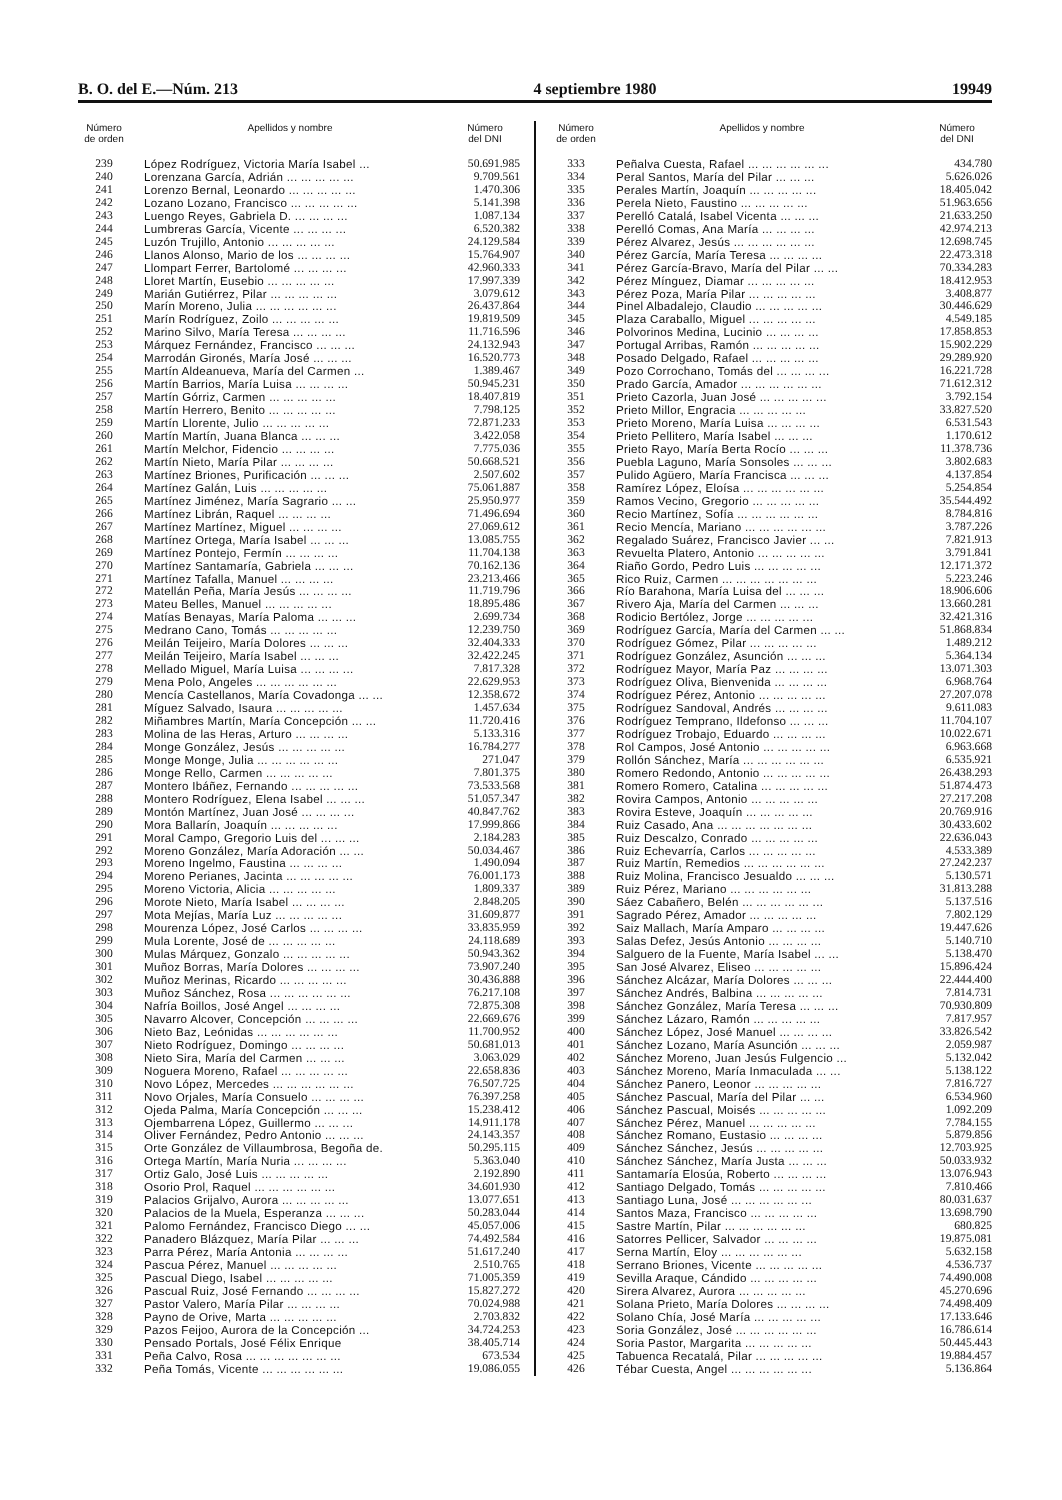B. O. del E.—Núm. 213 4 septiembre 1980 19949
| Número de orden | Apellidos y nombre | Número del DNI |
| --- | --- | --- |
| 239 | López Rodríguez, Victoria María Isabel ... | 50.691.985 |
| 240 | Lorenzana García, Adrián ... ... ... ... ... | 9.709.561 |
| 241 | Lorenzo Bernal, Leonardo ... ... ... ... ... | 1.470.306 |
| 242 | Lozano Lozano, Francisco ... ... ... ... ... | 5.141.398 |
| 243 | Luengo Reyes, Gabriela D. ... ... ... ... | 1.087.134 |
| 244 | Lumbreras García, Vicente ... ... ... ... | 6.520.382 |
| 245 | Luzón Trujillo, Antonio ... ... ... ... ... | 24.129.584 |
| 246 | Llanos Alonso, Mario de los ... ... ... ... | 15.764.907 |
| 247 | Llompart Ferrer, Bartolomé ... ... ... ... | 42.960.333 |
| 248 | Lloret Martín, Eusebio ... ... ... ... ... | 17.997.339 |
| 249 | Marián Gutiérrez, Pilar ... ... ... ... ... | 3.079.612 |
| 250 | Marín Moreno, Julia ... ... ... ... ... ... | 26.437.864 |
| 251 | Marín Rodríguez, Zoilo ... ... ... ... ... | 19.819.509 |
| 252 | Marino Silvo, María Teresa ... ... ... ... | 11.716.596 |
| 253 | Márquez Fernández, Francisco ... ... ... | 24.132.943 |
| 254 | Marrodán Gironés, María José ... ... ... | 16.520.773 |
| 255 | Martín Aldeanueva, María del Carmen ... | 1.389.467 |
| 256 | Martín Barrios, María Luisa ... ... ... ... | 50.945.231 |
| 257 | Martín Górriz, Carmen ... ... ... ... ... | 18.407.819 |
| 258 | Martín Herrero, Benito ... ... ... ... ... | 7.798.125 |
| 259 | Martín Llorente, Julio ... ... ... ... ... | 72.871.233 |
| 260 | Martín Martín, Juana Blanca ... ... ... | 3.422.058 |
| 261 | Martín Melchor, Fidencio ... ... ... ... | 7.775.036 |
| 262 | Martín Nieto, María Pilar ... ... ... ... | 50.668.521 |
| 263 | Martínez Briones, Purificación ... ... ... | 2.507.602 |
| 264 | Martínez Galán, Luis ... ... ... ... ... | 75.061.887 |
| 265 | Martínez Jiménez, María Sagrario ... ... | 25.950.977 |
| 266 | Martínez Librán, Raquel ... ... ... ... | 71.496.694 |
| 267 | Martínez Martínez, Miguel ... ... ... ... | 27.069.612 |
| 268 | Martínez Ortega, María Isabel ... ... ... | 13.085.755 |
| 269 | Martínez Pontejo, Fermín ... ... ... ... | 11.704.138 |
| 270 | Martínez Santamaría, Gabriela ... ... ... | 70.162.136 |
| 271 | Martínez Tafalla, Manuel ... ... ... ... | 23.213.466 |
| 272 | Matellán Peña, María Jesús ... ... ... ... | 11.719.796 |
| 273 | Mateu Belles, Manuel ... ... ... ... ... | 18.895.486 |
| 274 | Matías Benayas, María Paloma ... ... ... | 2.699.734 |
| 275 | Medrano Cano, Tomás ... ... ... ... ... | 12.239.750 |
| 276 | Meilán Teijeiro, María Dolores ... ... ... | 32.404.333 |
| 277 | Meilán Teijeiro, María Isabel ... ... ... | 32.422.245 |
| 278 | Mellado Miguel, María Luisa ... ... ... ... | 7.817.328 |
| 279 | Mena Polo, Angeles ... ... ... ... ... ... | 22.629.953 |
| 280 | Mencía Castellanos, María Covadonga ... ... | 12.358.672 |
| 281 | Míguez Salvado, Isaura ... ... ... ... ... | 1.457.634 |
| 282 | Miñambres Martín, María Concepción ... ... | 11.720.416 |
| 283 | Molina de las Heras, Arturo ... ... ... ... | 5.133.316 |
| 284 | Monge González, Jesús ... ... ... ... ... | 16.784.277 |
| 285 | Monge Monge, Julia ... ... ... ... ... ... | 271.047 |
| 286 | Monge Rello, Carmen ... ... ... ... ... | 7.801.375 |
| 287 | Montero Ibáñez, Fernando ... ... ... ... ... | 73.533.568 |
| 288 | Montero Rodríguez, Elena Isabel ... ... ... | 51.057.347 |
| 289 | Montón Martínez, Juan José ... ... ... ... | 40.847.762 |
| 290 | Mora Ballarín, Joaquín ... ... ... ... ... | 17.999.866 |
| 291 | Moral Campo, Gregorio Luis del ... ... ... | 2.184.283 |
| 292 | Moreno González, María Adoración ... ... | 50.034.467 |
| 293 | Moreno Ingelmo, Faustina ... ... ... ... | 1.490.094 |
| 294 | Moreno Perianes, Jacinta ... ... ... ... ... | 76.001.173 |
| 295 | Moreno Victoria, Alicia ... ... ... ... ... | 1.809.337 |
| 296 | Morote Nieto, María Isabel ... ... ... ... | 2.848.205 |
| 297 | Mota Mejías, María Luz ... ... ... ... ... | 31.609.877 |
| 298 | Mourenza López, José Carlos ... ... ... ... | 33.835.959 |
| 299 | Mula Lorente, José de ... ... ... ... ... | 24.118.689 |
| 300 | Mulas Márquez, Gonzalo ... ... ... ... ... | 50.943.362 |
| 301 | Muñoz Borras, María Dolores ... ... ... ... | 73.907.240 |
| 302 | Muñoz Merinas, Ricardo ... ... ... ... ... | 30.436.888 |
| 303 | Muñoz Sánchez, Rosa ... ... ... ... ... ... | 76.217.108 |
| 304 | Nafría Boillos, José Angel ... ... ... ... | 72.875.308 |
| 305 | Navarro Alcover, Concepción ... ... ... ... | 22.669.676 |
| 306 | Nieto Baz, Leónidas ... ... ... ... ... ... | 11.700.952 |
| 307 | Nieto Rodríguez, Domingo ... ... ... ... | 50.681.013 |
| 308 | Nieto Sira, María del Carmen ... ... ... | 3.063.029 |
| 309 | Noguera Moreno, Rafael ... ... ... ... ... | 22.658.836 |
| 310 | Novo López, Mercedes ... ... ... ... ... ... | 76.507.725 |
| 311 | Novo Orjales, María Consuelo ... ... ... ... | 76.397.258 |
| 312 | Ojeda Palma, María Concepción ... ... ... | 15.238.412 |
| 313 | Ojembarrena López, Guillermo ... ... ... | 14.911.178 |
| 314 | Oliver Fernández, Pedro Antonio ... ... ... | 24.143.357 |
| 315 | Orte González de Villaumbrosa, Begoña de. | 50.295.115 |
| 316 | Ortega Martín, María Nuria ... ... ... ... | 5.363.040 |
| 317 | Ortiz Galo, José Luis ... ... ... ... ... | 2.192.890 |
| 318 | Osorio Prol, Raquel ... ... ... ... ... ... | 34.601.930 |
| 319 | Palacios Grijalvo, Aurora ... ... ... ... ... | 13.077.651 |
| 320 | Palacios de la Muela, Esperanza ... ... ... | 50.283.044 |
| 321 | Palomo Fernández, Francisco Diego ... ... | 45.057.006 |
| 322 | Panadero Blázquez, María Pilar ... ... ... | 74.492.584 |
| 323 | Parra Pérez, María Antonia ... ... ... ... | 51.617.240 |
| 324 | Pascua Pérez, Manuel ... ... ... ... ... | 2.510.765 |
| 325 | Pascual Diego, Isabel ... ... ... ... ... | 71.005.359 |
| 326 | Pascual Ruiz, José Fernando ... ... ... ... | 15.827.272 |
| 327 | Pastor Valero, María Pilar ... ... ... ... | 70.024.988 |
| 328 | Payno de Orive, Marta ... ... ... ... ... | 2.703.832 |
| 329 | Pazos Feijoo, Aurora de la Concepción ... | 34.724.253 |
| 330 | Pensado Portals, José Félix Enrique | 38.405.714 |
| 331 | Peña Calvo, Rosa ... ... ... ... ... ... ... | 673.534 |
| 332 | Peña Tomás, Vicente ... ... ... ... ... ... | 19.086.055 |
| Número de orden | Apellidos y nombre | Número del DNI |
| --- | --- | --- |
| 333 | Peñalva Cuesta, Rafael ... ... ... ... ... ... | 434.780 |
| 334 | Peral Santos, María del Pilar ... ... ... | 5.626.026 |
| 335 | Perales Martín, Joaquín ... ... ... ... ... | 18.405.042 |
| 336 | Perela Nieto, Faustino ... ... ... ... ... | 51.963.656 |
| 337 | Perelló Catalá, Isabel Vicenta ... ... ... | 21.633.250 |
| 338 | Perelló Comas, Ana María ... ... ... ... | 42.974.213 |
| 339 | Pérez Alvarez, Jesús ... ... ... ... ... ... | 12.698.745 |
| 340 | Pérez García, María Teresa ... ... ... ... | 22.473.318 |
| 341 | Pérez García-Bravo, María del Pilar ... ... | 70.334.283 |
| 342 | Pérez Mínguez, Diamar ... ... ... ... ... | 18.412.953 |
| 343 | Pérez Poza, María Pilar ... ... ... ... ... | 3.408.877 |
| 344 | Pinel Albadalejo, Claudio ... ... ... ... ... | 30.446.629 |
| 345 | Plaza Caraballo, Miguel ... ... ... ... ... | 4.549.185 |
| 346 | Polvorinos Medina, Lucinio ... ... ... ... | 17.858.853 |
| 347 | Portugal Arribas, Ramón ... ... ... ... ... | 15.902.229 |
| 348 | Posado Delgado, Rafael ... ... ... ... ... | 29.289.920 |
| 349 | Pozo Corrochano, Tomás del ... ... ... ... | 16.221.728 |
| 350 | Prado García, Amador ... ... ... ... ... ... | 71.612.312 |
| 351 | Prieto Cazorla, Juan José ... ... ... ... ... | 3.792.154 |
| 352 | Prieto Millor, Engracia ... ... ... ... ... | 33.827.520 |
| 353 | Prieto Moreno, María Luisa ... ... ... ... | 6.531.543 |
| 354 | Prieto Pellitero, María Isabel ... ... ... | 1.170.612 |
| 355 | Prieto Rayo, María Berta Rocío ... ... ... | 11.378.736 |
| 356 | Puebla Laguno, María Sonsoles ... ... ... | 3.802.683 |
| 357 | Pulido Agüero, María Francisca ... ... ... | 4.137.854 |
| 358 | Ramírez López, Eloísa ... ... ... ... ... ... | 5.254.854 |
| 359 | Ramos Vecino, Gregorio ... ... ... ... ... | 35.544.492 |
| 360 | Recio Martínez, Sofía ... ... ... ... ... ... | 8.784.816 |
| 361 | Recio Mencía, Mariano ... ... ... ... ... ... | 3.787.226 |
| 362 | Regalado Suárez, Francisco Javier ... ... | 7.821.913 |
| 363 | Revuelta Platero, Antonio ... ... ... ... ... | 3.791.841 |
| 364 | Riaño Gordo, Pedro Luis ... ... ... ... ... | 12.171.372 |
| 365 | Rico Ruiz, Carmen ... ... ... ... ... ... ... | 5.223.246 |
| 366 | Río Barahona, María Luisa del ... ... ... | 18.906.606 |
| 367 | Rivero Aja, María del Carmen ... ... ... | 13.660.281 |
| 368 | Rodicio Bertólez, Jorge ... ... ... ... ... | 32.421.316 |
| 369 | Rodríguez García, María del Carmen ... ... | 51.868.834 |
| 370 | Rodríguez Gómez, Pilar ... ... ... ... ... | 1.489.212 |
| 371 | Rodríguez González, Asunción ... ... ... | 5.364.134 |
| 372 | Rodríguez Mayor, María Paz ... ... ... ... | 13.071.303 |
| 373 | Rodríguez Oliva, Bienvenida ... ... ... ... | 6.968.764 |
| 374 | Rodríguez Pérez, Antonio ... ... ... ... ... | 27.207.078 |
| 375 | Rodríguez Sandoval, Andrés ... ... ... ... | 9.611.083 |
| 376 | Rodríguez Temprano, Ildefonso ... ... ... | 11.704.107 |
| 377 | Rodríguez Trobajo, Eduardo ... ... ... ... | 10.022.671 |
| 378 | Rol Campos, José Antonio ... ... ... ... ... | 6.963.668 |
| 379 | Rollón Sánchez, María ... ... ... ... ... ... | 6.535.921 |
| 380 | Romero Redondo, Antonio ... ... ... ... ... | 26.438.293 |
| 381 | Romero Romero, Catalina ... ... ... ... ... | 51.874.473 |
| 382 | Rovira Campos, Antonio ... ... ... ... ... | 27.217.208 |
| 383 | Rovira Esteve, Joaquín ... ... ... ... ... | 20.769.916 |
| 384 | Ruiz Casado, Ana ... ... ... ... ... ... ... | 30.433.602 |
| 385 | Ruiz Descalzo, Conrado ... ... ... ... ... | 22.636.043 |
| 386 | Ruiz Echevarría, Carlos ... ... ... ... ... | 4.533.389 |
| 387 | Ruiz Martín, Remedios ... ... ... ... ... ... | 27.242.237 |
| 388 | Ruiz Molina, Francisco Jesualdo ... ... ... | 5.130.571 |
| 389 | Ruiz Pérez, Mariano ... ... ... ... ... ... | 31.813.288 |
| 390 | Sáez Cabañero, Belén ... ... ... ... ... ... | 5.137.516 |
| 391 | Sagrado Pérez, Amador ... ... ... ... ... | 7.802.129 |
| 392 | Saiz Mallach, María Amparo ... ... ... ... | 19.447.626 |
| 393 | Salas Defez, Jesús Antonio ... ... ... ... | 5.140.710 |
| 394 | Salguero de la Fuente, María Isabel ... ... | 5.138.470 |
| 395 | San José Alvarez, Eliseo ... ... ... ... ... | 15.896.424 |
| 396 | Sánchez Alcázar, María Dolores ... ... ... | 22.444.400 |
| 397 | Sánchez Andrés, Balbina ... ... ... ... ... | 7.814.731 |
| 398 | Sánchez González, María Teresa ... ... ... | 70.930.809 |
| 399 | Sánchez Lázaro, Ramón ... ... ... ... ... | 7.817.957 |
| 400 | Sánchez López, José Manuel ... ... ... ... | 33.826.542 |
| 401 | Sánchez Lozano, María Asunción ... ... ... | 2.059.987 |
| 402 | Sánchez Moreno, Juan Jesús Fulgencio ... | 5.132.042 |
| 403 | Sánchez Moreno, María Inmaculada ... ... | 5.138.122 |
| 404 | Sánchez Panero, Leonor ... ... ... ... ... | 7.816.727 |
| 405 | Sánchez Pascual, María del Pilar ... ... | 6.534.960 |
| 406 | Sánchez Pascual, Moisés ... ... ... ... ... | 1.092.209 |
| 407 | Sánchez Pérez, Manuel ... ... ... ... ... | 7.784.155 |
| 408 | Sánchez Romano, Eustasio ... ... ... ... | 5.879.856 |
| 409 | Sánchez Sánchez, Jesús ... ... ... ... ... | 12.703.925 |
| 410 | Sánchez Sánchez, María Justa ... ... ... | 50.033.932 |
| 411 | Santamaría Elosúa, Roberto ... ... ... ... | 13.076.943 |
| 412 | Santiago Delgado, Tomás ... ... ... ... ... | 7.810.466 |
| 413 | Santiago Luna, José ... ... ... ... ... ... | 80.031.637 |
| 414 | Santos Maza, Francisco ... ... ... ... ... | 13.698.790 |
| 415 | Sastre Martín, Pilar ... ... ... ... ... ... | 680.825 |
| 416 | Satorres Pellicer, Salvador ... ... ... ... | 19.875.081 |
| 417 | Serna Martín, Eloy ... ... ... ... ... ... | 5.632.158 |
| 418 | Serrano Briones, Vicente ... ... ... ... ... | 4.536.737 |
| 419 | Sevilla Araque, Cándido ... ... ... ... ... | 74.490.008 |
| 420 | Sirera Alvarez, Aurora ... ... ... ... ... | 45.270.696 |
| 421 | Solana Prieto, María Dolores ... ... ... ... | 74.498.409 |
| 422 | Solano Chía, José María ... ... ... ... ... | 17.133.646 |
| 423 | Soria González, José ... ... ... ... ... ... | 16.786.614 |
| 424 | Soria Pastor, Margarita ... ... ... ... ... | 50.445.443 |
| 425 | Tabuenca Recatalá, Pilar ... ... ... ... ... | 19.884.457 |
| 426 | Tébar Cuesta, Angel ... ... ... ... ... ... | 5.136.864 |